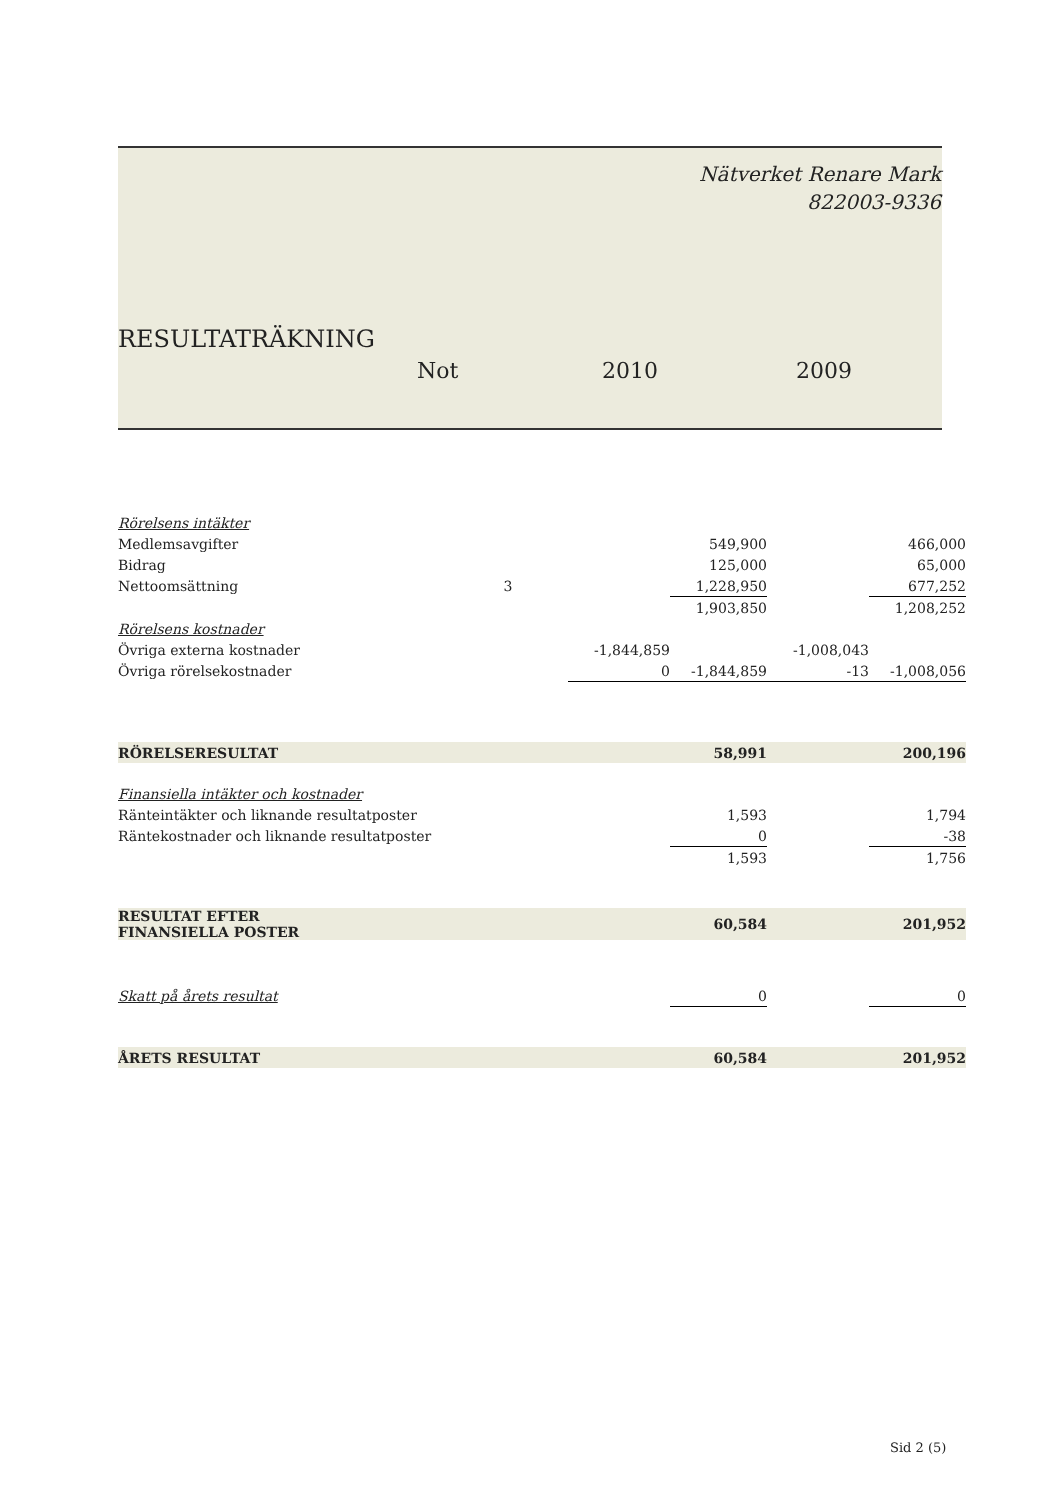Nätverket Renare Mark
822003-9336
RESULTATRÄKNING
Not 2010 2009
| Rörelsens intäkter | | | | | |
| Medlemsavgifter | | | 549,900 | | 466,000 |
| Bidrag | | | 125,000 | | 65,000 |
| Nettoomsättning | 3 | | 1,228,950 | | 677,252 |
| | | | 1,903,850 | | 1,208,252 |
| Rörelsens kostnader | | | | | |
| Övriga externa kostnader | | -1,844,859 | | -1,008,043 | |
| Övriga rörelsekostnader | | 0 | -1,844,859 | -13 | -1,008,056 |
| RÖRELSERESULTAT | | | 58,991 | | 200,196 |
| Finansiella intäkter och kostnader | | | | | |
| Ränteintäkter och liknande resultatposter | | | 1,593 | | 1,794 |
| Räntekostnader och liknande resultatposter | | | 0 | | -38 |
| | | | 1,593 | | 1,756 |
| RESULTAT EFTER FINANSIELLA POSTER | | | 60,584 | | 201,952 |
| Skatt på årets resultat | | | 0 | | 0 |
| ÅRETS RESULTAT | | | 60,584 | | 201,952 |
Sid 2 (5)